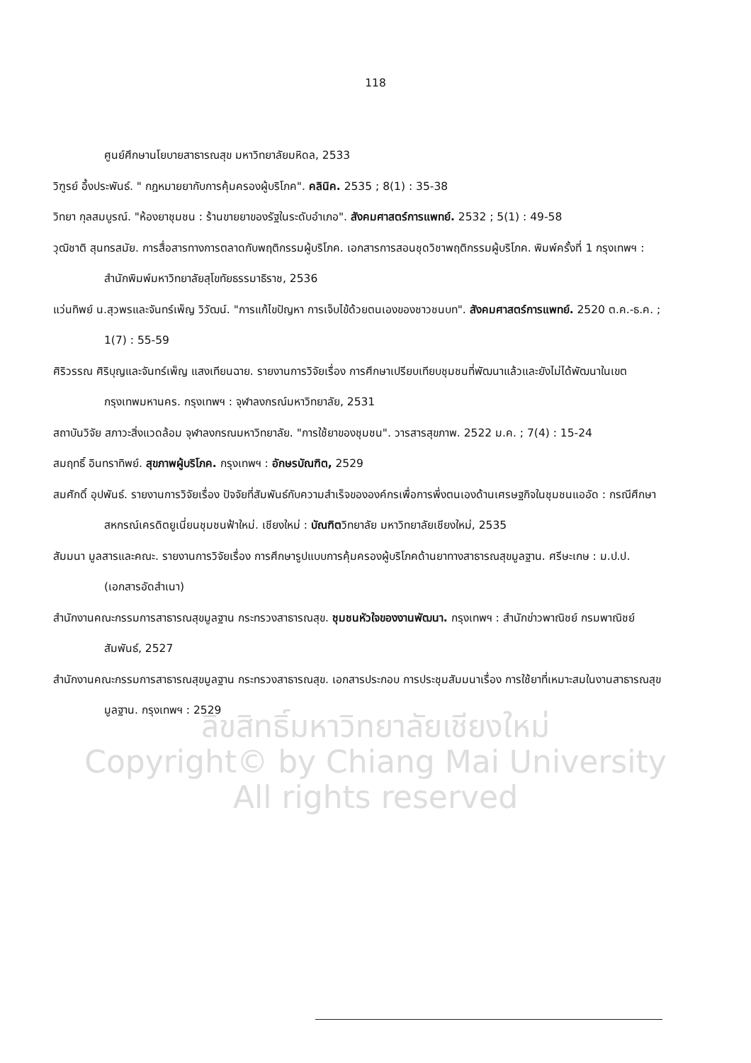ลิขสิทธิ์มหาวิทยาลัยเชียงใหม่
Copyright© by Chiang Mai University
All rights reserved
118
ศูนย์ศึกษานโยบายสาธารณสุข มหาวิทยาลัยมหิดล, 2533
วิฑูรย์ อึ้งประพันธ์. " กฎหมายยากับการคุ้มครองผู้บริโภค". คลินิค. 2535 ; 8(1) : 35-38
วิทยา กุลสมบูรณ์. "ห้องยาชุมชน : ร้านขายยาของรัฐในระดับอำเภอ". สังคมศาสตร์การแพทย์. 2532 ; 5(1) : 49-58
วุฒิชาติ สุนทรสมัย. การสื่อสารทางการตลาดกับพฤติกรรมผู้บริโภค. เอกสารการสอนชุดวิชาพฤติกรรมผู้บริโภค. พิมพ์ครั้งที่ 1 กรุงเทพฯ : สำนักพิมพ์มหาวิทยาลัยสุโขทัยธรรมาธิราช, 2536
แว่นทิพย์ น.สุวพรและจันทร์เพ็ญ วิวัฒน์. "การแก้ไขปัญหา การเจ็บไข้ด้วยตนเองของชาวชนบท". สังคมศาสตร์การแพทย์. 2520 ต.ค.-ธ.ค. ; 1(7) : 55-59
ศิริวรรณ ศิริบุญและจันทร์เพ็ญ แสงเทียนฉาย. รายงานการวิจัยเรื่อง การศึกษาเปรียบเทียบชุมชนที่พัฒนาแล้วและยังไม่ได้พัฒนาในเขตกรุงเทพมหานคร. กรุงเทพฯ : จุฬาลงกรณ์มหาวิทยาลัย, 2531
สถาบันวิจัย สภาวะสิ่งแวดล้อม จุฬาลงกรณมหาวิทยาลัย. "การใช้ยาของชุมชน". วารสารสุขภาพ. 2522 ม.ค. ; 7(4) : 15-24
สมฤทธิ์ อินทราทิพย์. สุขภาพผู้บริโภค. กรุงเทพฯ : อักษรบัณฑิต, 2529
สมศักดิ์ อุปพันธ์. รายงานการวิจัยเรื่อง ปัจจัยที่สัมพันธ์กับความสำเร็จขององค์กรเพื่อการพึ่งตนเองด้านเศรษฐกิจในชุมชนแออัด : กรณีศึกษาสหกรณ์เครดิตยูเนี่ยนชุมชนฟ้าใหม่. เชียงใหม่ : บัณฑิตวิทยาลัย มหาวิทยาลัยเชียงใหม่, 2535
สัมมนา มูลสารและคณะ. รายงานการวิจัยเรื่อง การศึกษารูปแบบการคุ้มครองผู้บริโภคด้านยาทางสาธารณสุขมูลฐาน. ศรีษะเกษ : ม.ป.ป. (เอกสารอัดสำเนา)
สำนักงานคณะกรรมการสาธารณสุขมูลฐาน กระทรวงสาธารณสุข. ชุมชนหัวใจของงานพัฒนา. กรุงเทพฯ : สำนักข่าวพาณิชย์ กรมพาณิชย์สัมพันธ์, 2527
สำนักงานคณะกรรมการสาธารณสุขมูลฐาน กระทรวงสาธารณสุข. เอกสารประกอบ การประชุมสัมมนาเรื่อง การใช้ยาที่เหมาะสมในงานสาธารณสุขมูลฐาน. กรุงเทพฯ : 2529